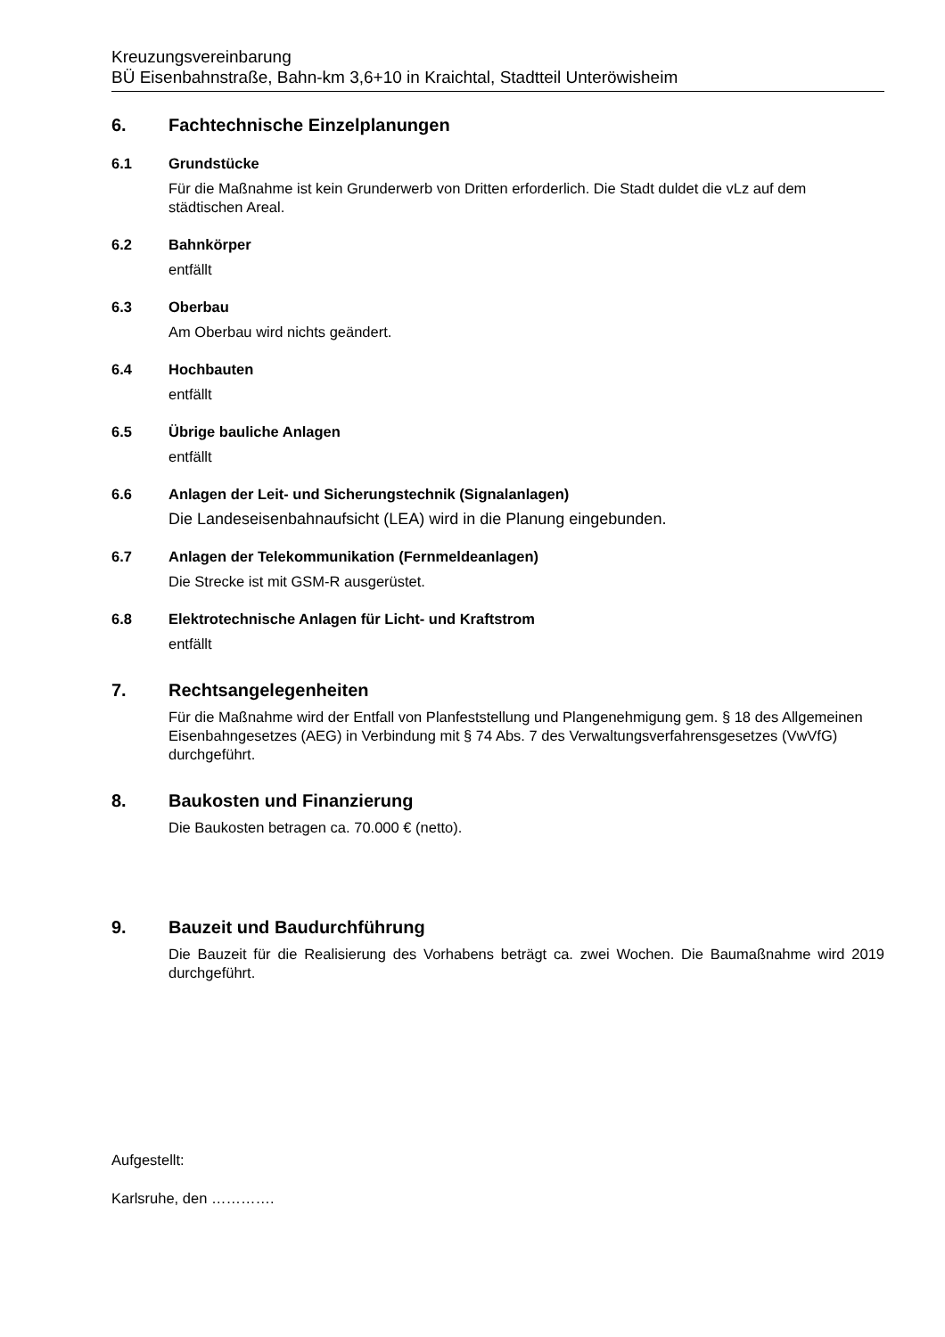Kreuzungsvereinbarung
BÜ Eisenbahnstraße, Bahn-km 3,6+10 in Kraichtal, Stadtteil Unteröwisheim
6. Fachtechnische Einzelplanungen
6.1 Grundstücke
Für die Maßnahme ist kein Grunderwerb von Dritten erforderlich. Die Stadt duldet die vLz auf dem städtischen Areal.
6.2 Bahnkörper
entfällt
6.3 Oberbau
Am Oberbau wird nichts geändert.
6.4 Hochbauten
entfällt
6.5 Übrige bauliche Anlagen
entfällt
6.6 Anlagen der Leit- und Sicherungstechnik (Signalanlagen)
Die Landeseisenbahnaufsicht (LEA) wird in die Planung eingebunden.
6.7 Anlagen der Telekommunikation (Fernmeldeanlagen)
Die Strecke ist mit GSM-R ausgerüstet.
6.8 Elektrotechnische Anlagen für Licht- und Kraftstrom
entfällt
7. Rechtsangelegenheiten
Für die Maßnahme wird der Entfall von Planfeststellung und Plangenehmigung gem. § 18 des Allgemeinen Eisenbahngesetzes (AEG) in Verbindung mit § 74 Abs. 7 des Verwaltungsverfahrensgesetzes (VwVfG) durchgeführt.
8. Baukosten und Finanzierung
Die Baukosten betragen ca. 70.000 € (netto).
9. Bauzeit und Baudurchführung
Die Bauzeit für die Realisierung des Vorhabens beträgt ca. zwei Wochen. Die Baumaßnahme wird 2019 durchgeführt.
Aufgestellt:
Karlsruhe, den ………….